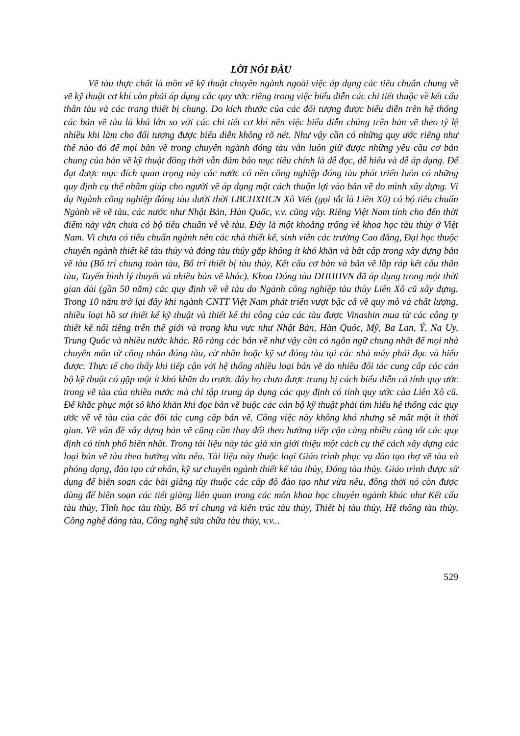LỜI NÓI ĐẦU
Vẽ tàu thực chất là môn vẽ kỹ thuật chuyên ngành ngoài việc áp dụng các tiêu chuẩn chung về vẽ kỹ thuật cơ khí còn phải áp dụng các quy ước riêng trong việc biểu diễn các chi tiết thuộc về kết cấu thân tàu và các trang thiết bị chung. Do kích thước của các đối tượng được biểu diễn trên hệ thống các bản vẽ tàu là khá lớn so với các chi tiết cơ khí nên việc biểu diễn chúng trên bản vẽ theo tỷ lệ nhiều khi làm cho đối tượng được biểu diễn không rõ nét. Như vậy cần có những quy ước riêng như thế nào đó để mọi bản vẽ trong chuyên ngành đóng tàu vẫn luôn giữ được những yêu cầu cơ bản chung của bản vẽ kỹ thuật đồng thời vẫn đảm bảo mục tiêu chính là dễ đọc, dễ hiểu và dễ áp dụng. Để đạt được mục đích quan trọng này các nước có nền công nghiệp đóng tàu phát triển luôn có những quy định cụ thể nhằm giúp cho người vẽ áp dụng một cách thuận lợi vào bản vẽ do mình xây dựng. Ví dụ Ngành công nghiệp đóng tàu dưới thời LBCHXHCN Xô Viết (gọi tắt là Liên Xô) có bộ tiêu chuẩn Ngành về vẽ tàu, các nước như Nhật Bản, Hàn Quốc, v.v. cũng vậy. Riêng Việt Nam tính cho đến thời điểm này vẫn chưa có bộ tiêu chuẩn về vẽ tàu. Đây là một khoảng trống về khoa học tàu thủy ở Việt Nam. Vì chưa có tiêu chuẩn ngành nên các nhà thiết kế, sinh viên các trường Cao đẳng, Đại học thuộc chuyên ngành thiết kế tàu thủy và đóng tàu thủy gặp không ít khó khăn và bất cập trong xây dựng bản vẽ tàu (Bố trí chung toàn tàu, Bố trí thiết bị tàu thủy, Kết cấu cơ bản và bản vẽ lắp ráp kết cấu thân tàu, Tuyến hình lý thuyết và nhiều bản vẽ khác). Khoa Đóng tàu ĐHHHVN đã áp dụng trong một thời gian dài (gần 50 năm) các quy định về vẽ tàu do Ngành công nghiệp tàu thủy Liên Xô cũ xây dựng. Trong 10 năm trở lại đây khi ngành CNTT Việt Nam phát triển vượt bậc cả về quy mô và chất lượng, nhiều loại hồ sơ thiết kế kỹ thuật và thiết kế thi công của các tàu được Vinashin mua từ các công ty thiết kế nổi tiếng trên thế giới và trong khu vực như Nhật Bản, Hàn Quốc, Mỹ, Ba Lan, Ý, Na Uy, Trung Quốc và nhiều nước khác. Rõ ràng các bản vẽ như vậy cần có ngôn ngữ chung nhất để mọi nhà chuyên môn từ công nhân đóng tàu, cử nhân hoặc kỹ sư đóng tàu tại các nhà máy phải đọc và hiểu được. Thực tế cho thấy khi tiếp cận với hệ thống nhiều loại bản vẽ do nhiều đối tác cung cấp các cán bộ kỹ thuật có gặp một ít khó khăn do trước đây họ chưa được trang bị cách biểu diễn có tính quy ước trong vẽ tàu của nhiều nước mà chỉ tập trung áp dụng các quy định có tính quy ước của Liên Xô cũ. Để khắc phục một số khó khăn khi đọc bản vẽ buộc các cán bộ kỹ thuật phải tìm hiểu hệ thống các quy ước về vẽ tàu của các đối tác cung cấp bản vẽ. Công việc này không khó nhưng sẽ mất một ít thời gian. Về vấn đề xây dựng bản vẽ cũng cần thay đổi theo hướng tiếp cận càng nhiều càng tốt các quy định có tính phổ biến nhất. Trong tài liệu này tác giả xin giới thiệu một cách cụ thể cách xây dựng các loại bản vẽ tàu theo hướng vừa nêu. Tài liệu này thuộc loại Giáo trình phục vụ đào tạo thợ vẽ tàu và phóng dạng, đào tạo cử nhân, kỹ sư chuyên ngành thiết kế tàu thủy, Đóng tàu thủy. Giáo trình được sử dụng để biên soạn các bài giảng tùy thuộc các cấp độ đào tạo như vừa nêu, đồng thời nó còn được dùng để biên soạn các tiết giảng liên quan trong các môn khoa học chuyên ngành khác như Kết cấu tàu thủy, Tĩnh học tàu thủy, Bố trí chung và kiến trúc tàu thủy, Thiết bị tàu thủy, Hệ thống tàu thủy, Công nghệ đóng tàu, Công nghệ sửa chữa tàu thủy, v.v...
529